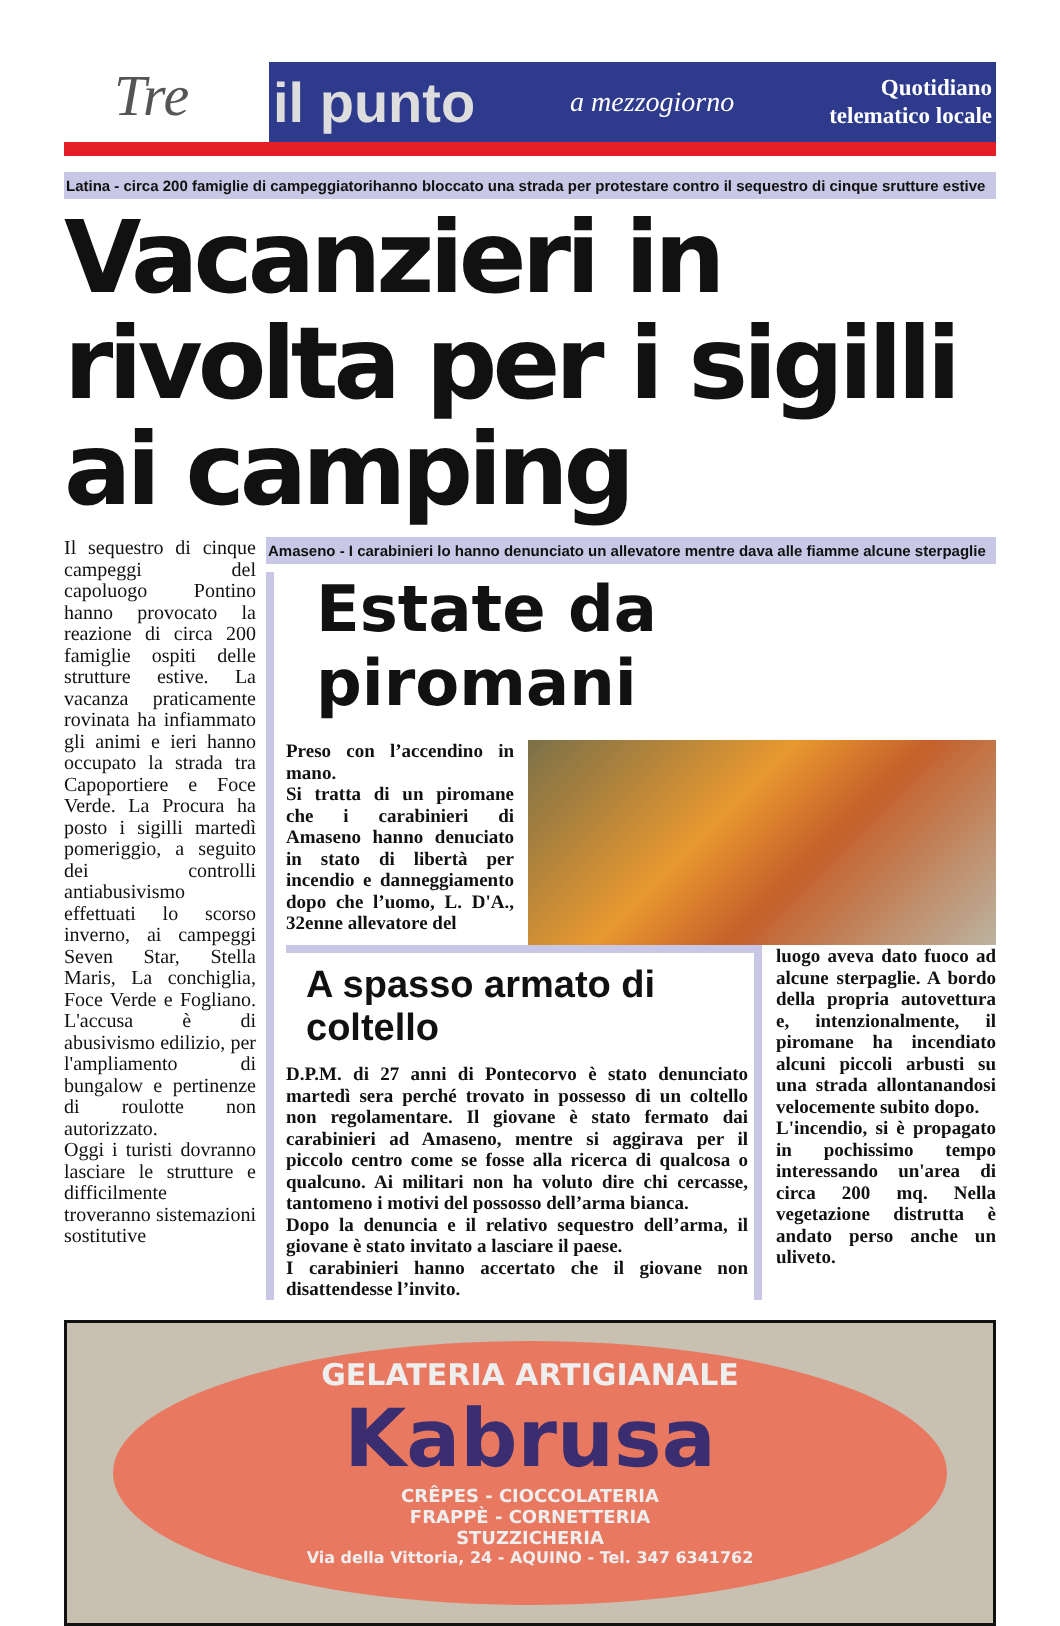Tre il punto a mezzogiorno Quotidiano
telematico locale
Latina - circa 200 famiglie di campeggiatorihanno bloccato una strada per protestare contro il sequestro di cinque srutture estive
Vacanzieri in rivolta per i sigilli ai camping
Il sequestro di cinque campeggi del capoluogo Pontino hanno provocato la reazione di circa 200 famiglie ospiti delle strutture estive. La vacanza praticamente rovinata ha infiammato gli animi e ieri hanno occupato la strada tra Capoportiere e Foce Verde. La Procura ha posto i sigilli martedì pomeriggio, a seguito dei controlli antiabusivismo effettuati lo scorso inverno, ai campeggi Seven Star, Stella Maris, La conchiglia, Foce Verde e Fogliano. L'accusa è di abusivismo edilizio, per l'ampliamento di bungalow e pertinenze di roulotte non autorizzato.
Oggi i turisti dovranno lasciare le strutture e difficilmente troveranno sistemazioni sostitutive
Amaseno - I carabinieri lo hanno denunciato un allevatore mentre dava alle fiamme alcune sterpaglie
Estate da piromani
Preso con l’accendino in mano.
Si tratta di un piromane che i carabinieri di Amaseno hanno denuciato in stato di libertà per incendio e danneggiamento dopo che l’uomo, L. D'A., 32enne allevatore del
A spasso armato di coltello
D.P.M. di 27 anni di Pontecorvo è stato denunciato martedì sera perché trovato in possesso di un coltello non regolamentare. Il giovane è stato fermato dai carabinieri ad Amaseno, mentre si aggirava per il piccolo centro come se fosse alla ricerca di qualcosa o qualcuno. Ai militari non ha voluto dire chi cercasse, tantomeno i motivi del possosso dell’arma bianca.
Dopo la denuncia e il relativo sequestro dell’arma, il giovane è stato invitato a lasciare il paese.
I carabinieri hanno accertato che il giovane non disattendesse l’invito.
luogo aveva dato fuoco ad alcune sterpaglie. A bordo della propria autovettura e, intenzionalmente, il piromane ha incendiato alcuni piccoli arbusti su una strada allontanandosi velocemente subito dopo.
L'incendio, si è propagato in pochissimo tempo interessando un'area di circa 200 mq. Nella vegetazione distrutta è andato perso anche un uliveto.
GELATERIA ARTIGIANALE
Kabrusa
CRÊPES - CIOCCOLATERIA
FRAPPÈ - CORNETTERIA
STUZZICHERIA
Via della Vittoria, 24 - AQUINO - Tel. 347 6341762